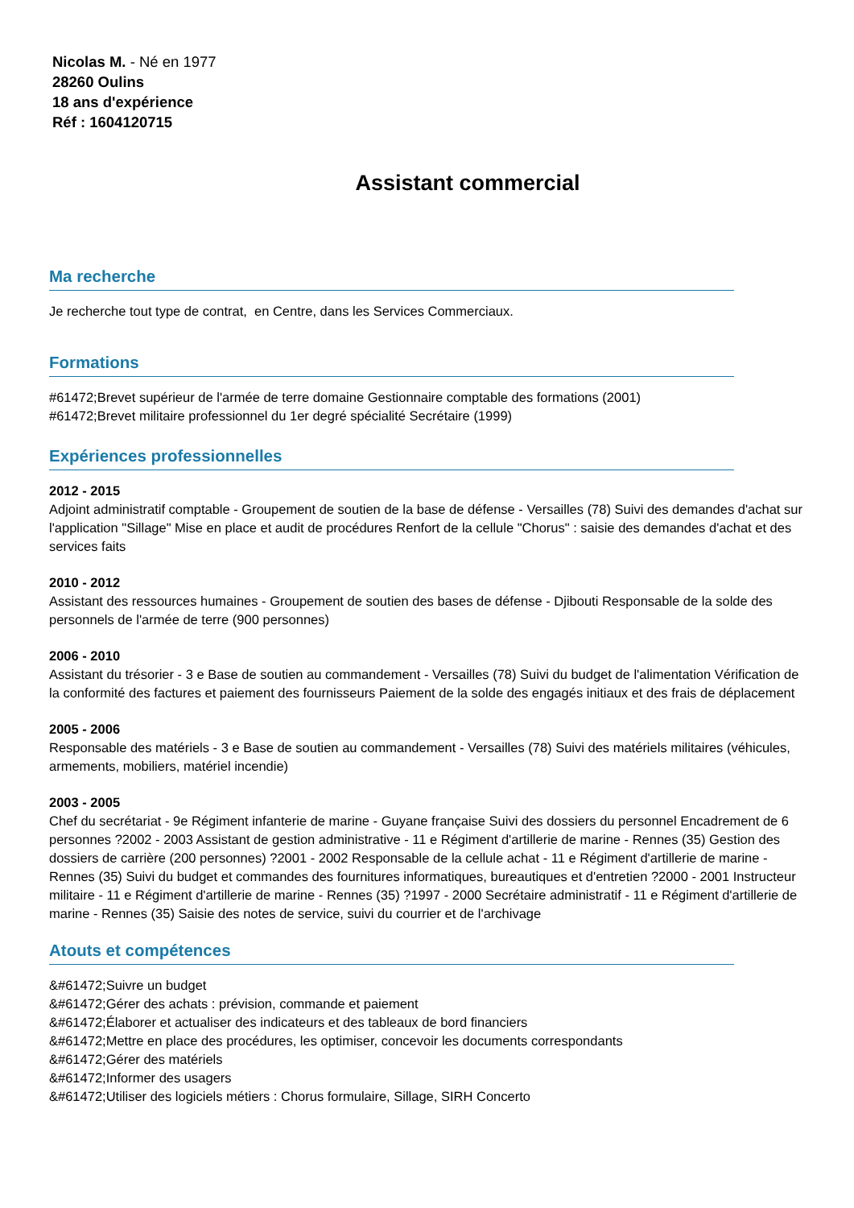Nicolas M. - Né en 1977
28260 Oulins
18 ans d'expérience
Réf : 1604120715
Assistant commercial
Ma recherche
Je recherche tout type de contrat, en Centre, dans les Services Commerciaux.
Formations
#61472;Brevet supérieur de l'armée de terre domaine Gestionnaire comptable des formations (2001)
#61472;Brevet militaire professionnel du 1er degré spécialité Secrétaire (1999)
Expériences professionnelles
2012 - 2015
Adjoint administratif comptable - Groupement de soutien de la base de défense - Versailles (78) Suivi des demandes d'achat sur l'application "Sillage" Mise en place et audit de procédures Renfort de la cellule "Chorus" : saisie des demandes d'achat et des services faits
2010 - 2012
Assistant des ressources humaines - Groupement de soutien des bases de défense - Djibouti Responsable de la solde des personnels de l'armée de terre (900 personnes)
2006 - 2010
Assistant du trésorier - 3 e Base de soutien au commandement - Versailles (78) Suivi du budget de l'alimentation Vérification de la conformité des factures et paiement des fournisseurs Paiement de la solde des engagés initiaux et des frais de déplacement
2005 - 2006
Responsable des matériels - 3 e Base de soutien au commandement - Versailles (78) Suivi des matériels militaires (véhicules, armements, mobiliers, matériel incendie)
2003 - 2005
Chef du secrétariat - 9e Régiment infanterie de marine - Guyane française Suivi des dossiers du personnel Encadrement de 6 personnes ?2002 - 2003 Assistant de gestion administrative - 11 e Régiment d'artillerie de marine - Rennes (35) Gestion des dossiers de carrière (200 personnes) ?2001 - 2002 Responsable de la cellule achat - 11 e Régiment d'artillerie de marine - Rennes (35) Suivi du budget et commandes des fournitures informatiques, bureautiques et d'entretien ?2000 - 2001 Instructeur militaire - 11 e Régiment d'artillerie de marine - Rennes (35) ?1997 - 2000 Secrétaire administratif - 11 e Régiment d'artillerie de marine - Rennes (35) Saisie des notes de service, suivi du courrier et de l'archivage
Atouts et compétences
&#61472;Suivre un budget
&#61472;Gérer des achats : prévision, commande et paiement
&#61472;Élaborer et actualiser des indicateurs et des tableaux de bord financiers
&#61472;Mettre en place des procédures, les optimiser, concevoir les documents correspondants
&#61472;Gérer des matériels
&#61472;Informer des usagers
&#61472;Utiliser des logiciels métiers : Chorus formulaire, Sillage, SIRH Concerto